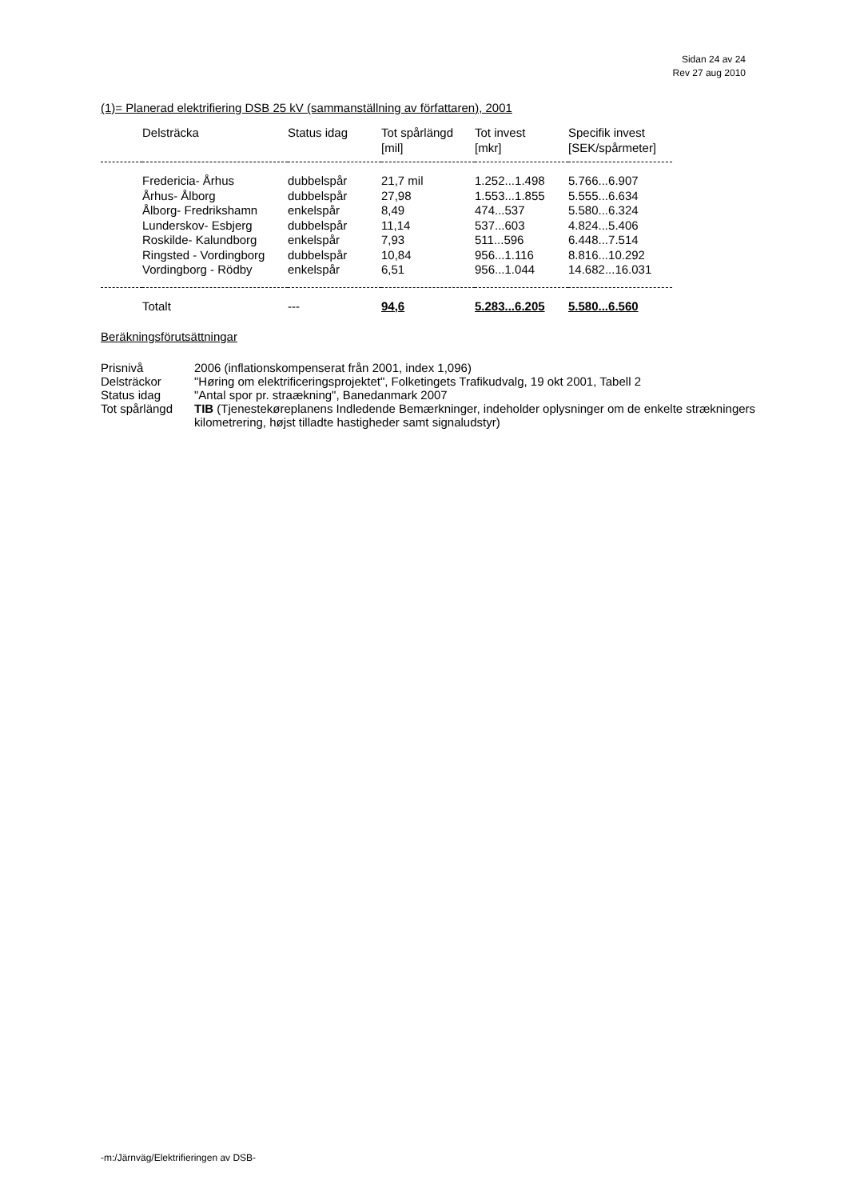Sidan 24 av 24
Rev 27 aug 2010
(1)= Planerad elektrifiering DSB 25 kV (sammanställning av författaren), 2001
| | Delsträcka | Status idag | Tot spårlängd [mil] | Tot invest [mkr] | Specifik invest [SEK/spårmeter] |
| --- | --- | --- | --- | --- | --- |
| | Fredericia- Århus | dubbelspår | 21,7 mil | 1.252...1.498 | 5.766...6.907 |
| | Århus- Ålborg | dubbelspår | 27,98 | 1.553...1.855 | 5.555...6.634 |
| | Ålborg- Fredrikshamn | enkelspår | 8,49 | 474...537 | 5.580...6.324 |
| | Lunderskov- Esbjerg | dubbelspår | 11,14 | 537...603 | 4.824...5.406 |
| | Roskilde- Kalundborg | enkelspår | 7,93 | 511...596 | 6.448...7.514 |
| | Ringsted - Vordingborg | dubbelspår | 10,84 | 956...1.116 | 8.816...10.292 |
| | Vordingborg - Rödby | enkelspår | 6,51 | 956...1.044 | 14.682...16.031 |
| | Totalt | --- | 94,6 | 5.283...6.205 | 5.580...6.560 |
Beräkningsförutsättningar
| Prisnivå | 2006 (inflationskompenserat från 2001, index 1,096) |
| Delsträckor | "Høring om elektrificeringsprojektet", Folketingets Trafikudvalg, 19 okt 2001, Tabell 2 |
| Status idag | "Antal spor pr. straækning", Banedanmark 2007 |
| Tot spårlängd | TIB (Tjenestekøreplanens Indledende Bemærkninger, indeholder oplysninger om de enkelte strækningers kilometrering, højst tilladte hastigheder samt signaludstyr) |
-m:/Järnväg/Elektrifieringen av DSB-